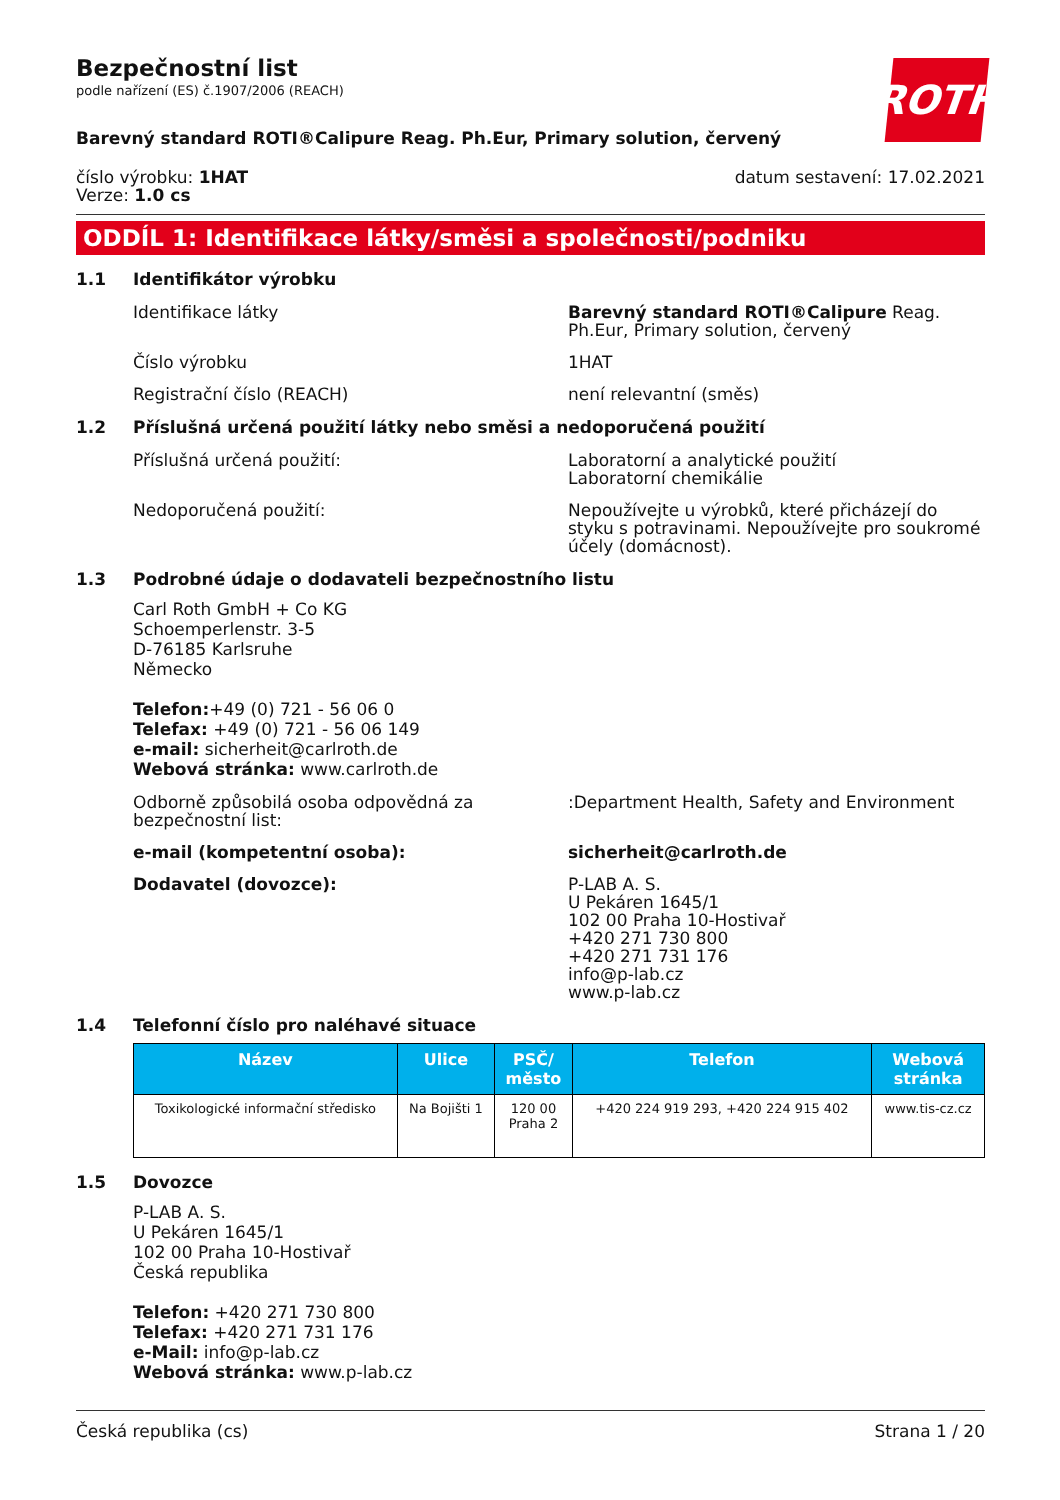ROTH
Bezpečnostní list
podle nařízení (ES) č.1907/2006 (REACH)
Barevný standard ROTI®Calipure Reag. Ph.Eur, Primary solution, červený
číslo výrobku: 1HAT
Verze: 1.0 cs
datum sestavení: 17.02.2021
ODDÍL 1: Identifikace látky/směsi a společnosti/podniku
1.1 Identifikátor výrobku
Identifikace látky Barevný standard ROTI®Calipure Reag. Ph.Eur, Primary solution, červený
Číslo výrobku 1HAT
Registrační číslo (REACH) není relevantní (směs)
1.2 Příslušná určená použití látky nebo směsi a nedoporučená použití
Příslušná určená použití: Laboratorní a analytické použití
Laboratorní chemikálie
Nedoporučená použití: Nepoužívejte u výrobků, které přicházejí do styku s potravinami. Nepoužívejte pro soukromé účely (domácnost).
1.3 Podrobné údaje o dodavateli bezpečnostního listu
Carl Roth GmbH + Co KG
Schoemperlenstr. 3-5
D-76185 Karlsruhe
Německo
Telefon:+49 (0) 721 - 56 06 0
Telefax: +49 (0) 721 - 56 06 149
e-mail: sicherheit@carlroth.de
Webová stránka: www.carlroth.de
Odborně způsobilá osoba odpovědná za bezpečnostní list:
:Department Health, Safety and Environment
e-mail (kompetentní osoba): sicherheit@carlroth.de
Dodavatel (dovozce): P-LAB A. S.
U Pekáren 1645/1
102 00 Praha 10-Hostivař
+420 271 730 800
+420 271 731 176
info@p-lab.cz
www.p-lab.cz
1.4 Telefonní číslo pro naléhavé situace
| Název | Ulice | PSČ/ město | Telefon | Webová stránka |
| --- | --- | --- | --- | --- |
| Toxikologické informační středisko | Na Bojišti 1 | 120 00 Praha 2 | +420 224 919 293, +420 224 915 402 | www.tis-cz.cz |
1.5 Dovozce
P-LAB A. S.
U Pekáren 1645/1
102 00 Praha 10-Hostivař
Česká republika
Telefon: +420 271 730 800
Telefax: +420 271 731 176
e-Mail: info@p-lab.cz
Webová stránka: www.p-lab.cz
Česká republika (cs) Strana 1 / 20